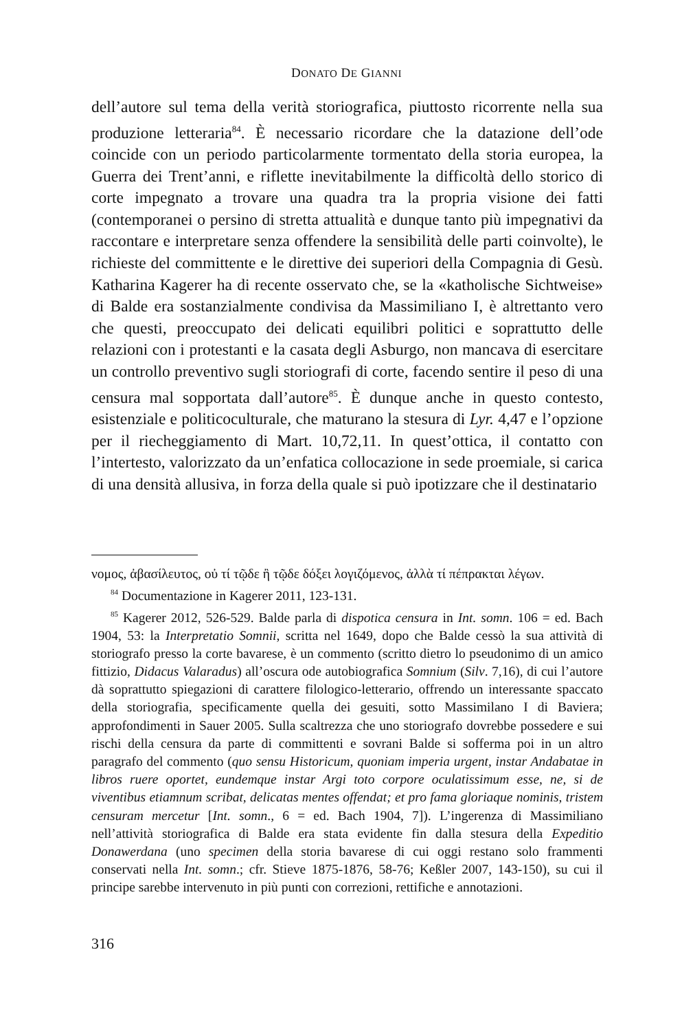DONATO DE GIANNI
dell’autore sul tema della verità storiografica, piuttosto ricorrente nella sua produzione letteraria<sup>84</sup>. È necessario ricordare che la datazione dell’ode coincide con un periodo particolarmente tormentato della storia europea, la Guerra dei Trent’anni, e riflette inevitabilmente la difficoltà dello storico di corte impegnato a trovare una quadra tra la propria visione dei fatti (contemporanei o persino di stretta attualità e dunque tanto più impegnativi da raccontare e interpretare senza offendere la sensibilità delle parti coinvolte), le richieste del committente e le direttive dei superiori della Compagnia di Gesù. Katharina Kagerer ha di recente osservato che, se la «katholische Sichtweise» di Balde era sostanzialmente condivisa da Massimiliano I, è altrettanto vero che questi, preoccupato dei delicati equilibri politici e soprattutto delle relazioni con i protestanti e la casata degli Asburgo, non mancava di esercitare un controllo preventivo sugli storiografi di corte, facendo sentire il peso di una censura mal sopportata dall’autore<sup>85</sup>. È dunque anche in questo contesto, esistenziale e politicoculturale, che maturano la stesura di Lyr. 4,47 e l’opzione per il riecheggiamento di Mart. 10,72,11. In quest’ottica, il contatto con l’intertesto, valorizzato da un’enfatica collocazione in sede proemiale, si carica di una densità allusiva, in forza della quale si può ipotizzare che il destinatario
νομος, ἀβασίλευτος, οὐ τί τῷδε ἢ τῷδε δόξει λογιζόμενος, ἀλλὰ τί πέπρακται λέγων.
<sup>84</sup> Documentazione in Kagerer 2011, 123-131.
<sup>85</sup> Kagerer 2012, 526-529. Balde parla di dispotica censura in Int. somn. 106 = ed. Bach 1904, 53: la Interpretatio Somnii, scritta nel 1649, dopo che Balde cessò la sua attività di storiografo presso la corte bavarese, è un commento (scritto dietro lo pseudonimo di un amico fittizio, Didacus Valaradus) all’oscura ode autobiografica Somnium (Silv. 7,16), di cui l’autore dà soprattutto spiegazioni di carattere filologico-letterario, offrendo un interessante spaccato della storiografia, specificamente quella dei gesuiti, sotto Massimilano I di Baviera; approfondimenti in Sauer 2005. Sulla scaltrezza che uno storiografo dovrebbe possedere e sui rischi della censura da parte di committenti e sovrani Balde si sofferma poi in un altro paragrafo del commento (quo sensu Historicum, quoniam imperia urgent, instar Andabatae in libros ruere oportet, eundemque instar Argi toto corpore oculatissimum esse, ne, si de viventibus etiamnum scribat, delicatas mentes offendat; et pro fama gloriaque nominis, tristem censuram mercetur [Int. somn., 6 = ed. Bach 1904, 7]). L’ingerenza di Massimiliano nell’attività storiografica di Balde era stata evidente fin dalla stesura della Expeditio Donawerdana (uno specimen della storia bavarese di cui oggi restano solo frammenti conservati nella Int. somn.; cfr. Stieve 1875-1876, 58-76; Keßler 2007, 143-150), su cui il principe sarebbe intervenuto in più punti con correzioni, rettifiche e annotazioni.
316